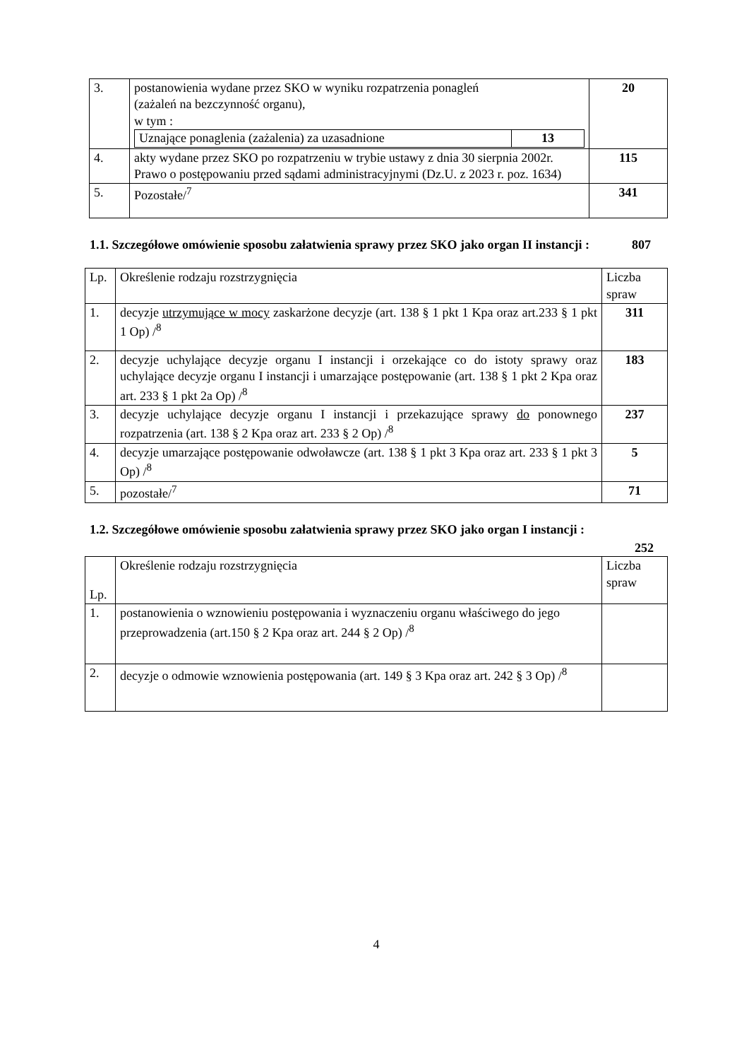| 3. | postanowienia wydane przez SKO w wyniku rozpatrzenia ponagleń (zażaleń na bezczynność organu), w tym : / Uznające ponaglenia (zażalenia) za uzasadnione / 13 / | 20 |
| 4. | akty wydane przez SKO po rozpatrzeniu w trybie ustawy z dnia 30 sierpnia 2002r. Prawo o postępowaniu przed sądami administracyjnymi (Dz.U. z 2023 r. poz. 1634) | 115 |
| 5. | Pozostałe/<sup>7</sup> | 341 |
1.1. Szczegółowe omówienie sposobu załatwienia sprawy przez SKO jako organ II instancji : 807
| Lp. | Określenie rodzaju rozstrzygnięcia | Liczba spraw |
| 1. | decyzje utrzymujące w mocy zaskarżone decyzje (art. 138 § 1 pkt 1 Kpa oraz art.233 § 1 pkt 1 Op) /<sup>8</sup> | 311 |
| 2. | decyzje uchylające decyzje organu I instancji i orzekające co do istoty sprawy oraz uchylające decyzje organu I instancji i umarzające postępowanie (art. 138 § 1 pkt 2 Kpa oraz art. 233 § 1 pkt 2a Op) /<sup>8</sup> | 183 |
| 3. | decyzje uchylające decyzje organu I instancji i przekazujące sprawy do ponownego rozpatrzenia (art. 138 § 2 Kpa oraz art. 233 § 2 Op) /<sup>8</sup> | 237 |
| 4. | decyzje umarzające postępowanie odwoławcze (art. 138 § 1 pkt 3 Kpa oraz art. 233 § 1 pkt 3 Op) /<sup>8</sup> | 5 |
| 5. | pozostałe/<sup>7</sup> | 71 |
1.2. Szczegółowe omówienie sposobu załatwienia sprawy przez SKO jako organ I instancji :
252
| Lp. | Określenie rodzaju rozstrzygnięcia | Liczba spraw |
| 1. | postanowienia o wznowieniu postępowania i wyznaczeniu organu właściwego do jego przeprowadzenia (art.150 § 2 Kpa oraz art. 244 § 2 Op) /<sup>8</sup> | |
| 2. | decyzje o odmowie wznowienia postępowania (art. 149 § 3 Kpa oraz art. 242 § 3 Op) /<sup>8</sup> | |
4